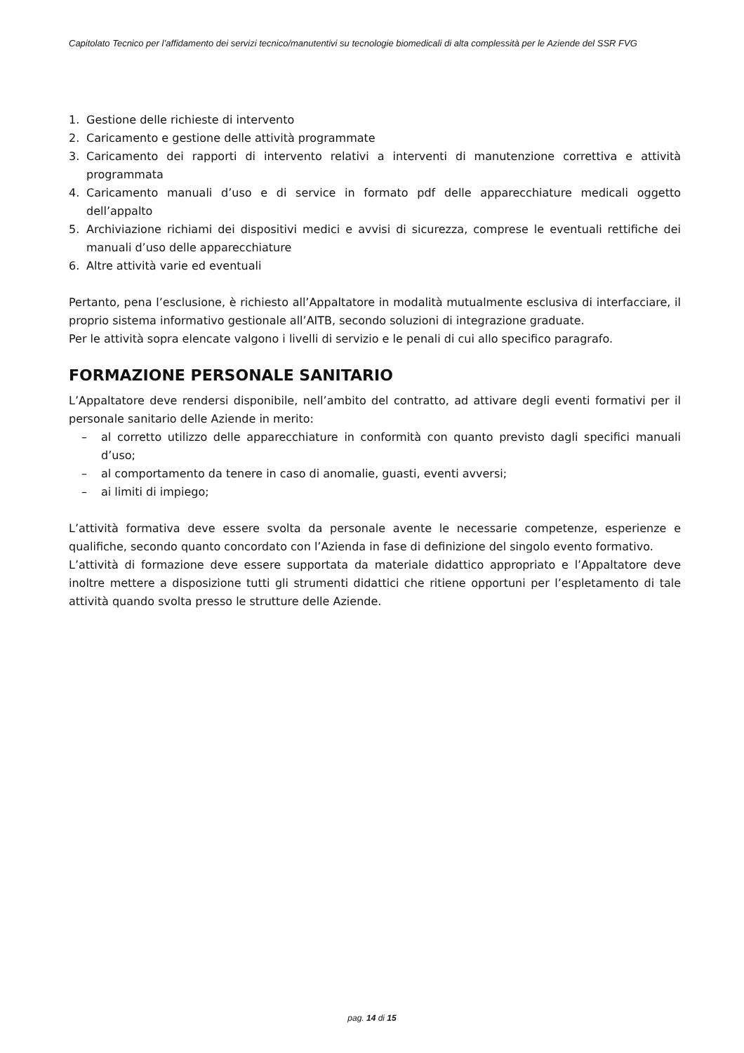Capitolato Tecnico per l’affidamento dei servizi tecnico/manutentivi su tecnologie biomedicali di alta complessità per le Aziende del SSR FVG
1. Gestione delle richieste di intervento
2. Caricamento e gestione delle attività programmate
3. Caricamento dei rapporti di intervento relativi a interventi di manutenzione correttiva e attività programmata
4. Caricamento manuali d’uso e di service in formato pdf delle apparecchiature medicali oggetto dell’appalto
5. Archiviazione richiami dei dispositivi medici e avvisi di sicurezza, comprese le eventuali rettifiche dei manuali d’uso delle apparecchiature
6. Altre attività varie ed eventuali
Pertanto, pena l’esclusione, è richiesto all’Appaltatore in modalità mutualmente esclusiva di interfacciare, il proprio sistema informativo gestionale all’AITB, secondo soluzioni di integrazione graduate.
Per le attività sopra elencate valgono i livelli di servizio e le penali di cui allo specifico paragrafo.
FORMAZIONE PERSONALE SANITARIO
L’Appaltatore deve rendersi disponibile, nell’ambito del contratto, ad attivare degli eventi formativi per il personale sanitario delle Aziende in merito:
– al corretto utilizzo delle apparecchiature in conformità con quanto previsto dagli specifici manuali d’uso;
– al comportamento da tenere in caso di anomalie, guasti, eventi avversi;
– ai limiti di impiego;
L’attività formativa deve essere svolta da personale avente le necessarie competenze, esperienze e qualifiche, secondo quanto concordato con l’Azienda in fase di definizione del singolo evento formativo.
L’attività di formazione deve essere supportata da materiale didattico appropriato e l’Appaltatore deve inoltre mettere a disposizione tutti gli strumenti didattici che ritiene opportuni per l’espletamento di tale attività quando svolta presso le strutture delle Aziende.
pag. 14 di 15